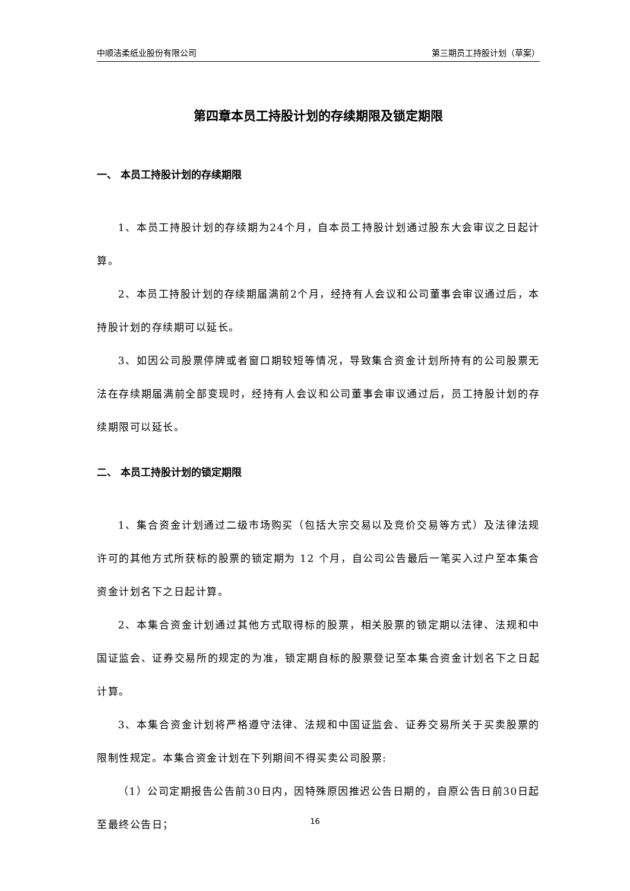中顺洁柔纸业股份有限公司 第三期员工持股计划（草案）
第四章本员工持股计划的存续期限及锁定期限
一、 本员工持股计划的存续期限
1、本员工持股计划的存续期为24个月，自本员工持股计划通过股东大会审议之日起计算。
2、本员工持股计划的存续期届满前2个月，经持有人会议和公司董事会审议通过后，本持股计划的存续期可以延长。
3、如因公司股票停牌或者窗口期较短等情况，导致集合资金计划所持有的公司股票无法在存续期届满前全部变现时，经持有人会议和公司董事会审议通过后，员工持股计划的存续期限可以延长。
二、 本员工持股计划的锁定期限
1、集合资金计划通过二级市场购买（包括大宗交易以及竞价交易等方式）及法律法规许可的其他方式所获标的股票的锁定期为 12 个月，自公司公告最后一笔买入过户至本集合资金计划名下之日起计算。
2、本集合资金计划通过其他方式取得标的股票，相关股票的锁定期以法律、法规和中国证监会、证券交易所的规定的为准，锁定期自标的股票登记至本集合资金计划名下之日起计算。
3、本集合资金计划将严格遵守法律、法规和中国证监会、证券交易所关于买卖股票的限制性规定。本集合资金计划在下列期间不得买卖公司股票:
（1）公司定期报告公告前30日内，因特殊原因推迟公告日期的，自原公告日前30日起至最终公告日；
16